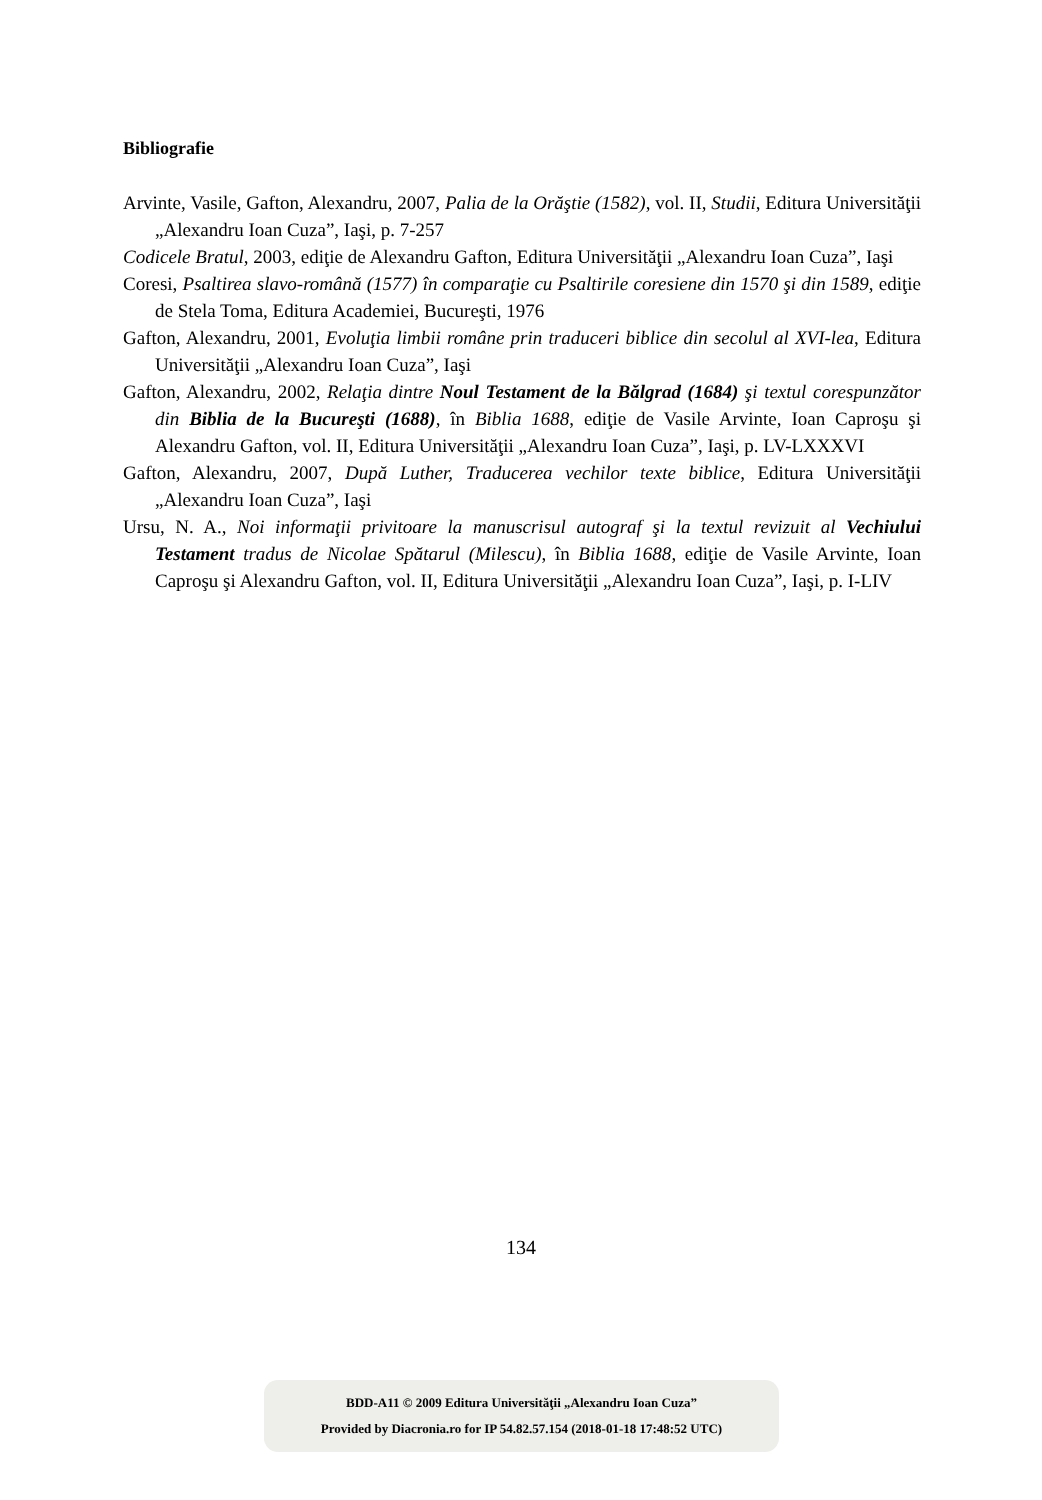Bibliografie
Arvinte, Vasile, Gafton, Alexandru, 2007, Palia de la Orăştie (1582), vol. II, Studii, Editura Universităţii „Alexandru Ioan Cuza”, Iaşi, p. 7-257
Codicele Bratul, 2003, ediţie de Alexandru Gafton, Editura Universităţii „Alexandru Ioan Cuza”, Iaşi
Coresi, Psaltirea slavo-română (1577) în comparaţie cu Psaltirile coresiene din 1570 şi din 1589, ediţie de Stela Toma, Editura Academiei, Bucureşti, 1976
Gafton, Alexandru, 2001, Evoluţia limbii române prin traduceri biblice din secolul al XVI-lea, Editura Universităţii „Alexandru Ioan Cuza”, Iaşi
Gafton, Alexandru, 2002, Relaţia dintre Noul Testament de la Bălgrad (1684) şi textul corespunzător din Biblia de la Bucureşti (1688), în Biblia 1688, ediţie de Vasile Arvinte, Ioan Caproşu şi Alexandru Gafton, vol. II, Editura Universităţii „Alexandru Ioan Cuza”, Iaşi, p. LV-LXXXVI
Gafton, Alexandru, 2007, După Luther, Traducerea vechilor texte biblice, Editura Universităţii „Alexandru Ioan Cuza”, Iaşi
Ursu, N. A., Noi informaţii privitoare la manuscrisul autograf şi la textul revizuit al Vechiului Testament tradus de Nicolae Spătarul (Milescu), în Biblia 1688, ediţie de Vasile Arvinte, Ioan Caproşu şi Alexandru Gafton, vol. II, Editura Universităţii „Alexandru Ioan Cuza”, Iaşi, p. I-LIV
134
BDD-A11 © 2009 Editura Universităţii „Alexandru Ioan Cuza”
Provided by Diacronia.ro for IP 54.82.57.154 (2018-01-18 17:48:52 UTC)